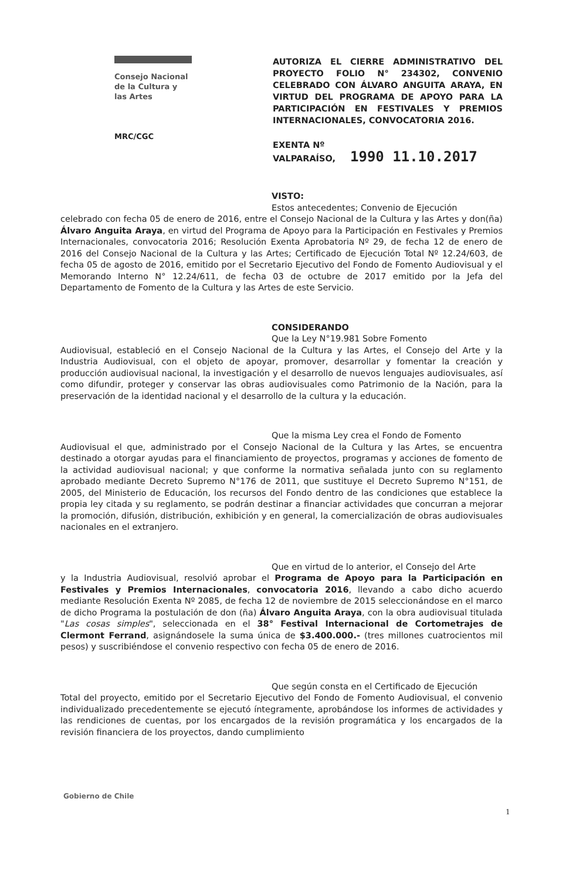Consejo Nacional
de la Cultura y
las Artes
MRC/CGC
AUTORIZA EL CIERRE ADMINISTRATIVO DEL PROYECTO FOLIO N° 234302, CONVENIO CELEBRADO CON ÁLVARO ANGUITA ARAYA, EN VIRTUD DEL PROGRAMA DE APOYO PARA LA PARTICIPACIÓN EN FESTIVALES Y PREMIOS INTERNACIONALES, CONVOCATORIA 2016.
EXENTA Nº
VALPARAÍSO, 1990 11.10.2017
VISTO:
Estos antecedentes; Convenio de Ejecución
celebrado con fecha 05 de enero de 2016, entre el Consejo Nacional de la Cultura y las Artes y don(ña) Álvaro Anguita Araya, en virtud del Programa de Apoyo para la Participación en Festivales y Premios Internacionales, convocatoria 2016; Resolución Exenta Aprobatoria Nº 29, de fecha 12 de enero de 2016 del Consejo Nacional de la Cultura y las Artes; Certificado de Ejecución Total Nº 12.24/603, de fecha 05 de agosto de 2016, emitido por el Secretario Ejecutivo del Fondo de Fomento Audiovisual y el Memorando Interno N° 12.24/611, de fecha 03 de octubre de 2017 emitido por la Jefa del Departamento de Fomento de la Cultura y las Artes de este Servicio.
CONSIDERANDO
Que la Ley N°19.981 Sobre Fomento
Audiovisual, estableció en el Consejo Nacional de la Cultura y las Artes, el Consejo del Arte y la Industria Audiovisual, con el objeto de apoyar, promover, desarrollar y fomentar la creación y producción audiovisual nacional, la investigación y el desarrollo de nuevos lenguajes audiovisuales, así como difundir, proteger y conservar las obras audiovisuales como Patrimonio de la Nación, para la preservación de la identidad nacional y el desarrollo de la cultura y la educación.
Que la misma Ley crea el Fondo de Fomento
Audiovisual el que, administrado por el Consejo Nacional de la Cultura y las Artes, se encuentra destinado a otorgar ayudas para el financiamiento de proyectos, programas y acciones de fomento de la actividad audiovisual nacional; y que conforme la normativa señalada junto con su reglamento aprobado mediante Decreto Supremo N°176 de 2011, que sustituye el Decreto Supremo N°151, de 2005, del Ministerio de Educación, los recursos del Fondo dentro de las condiciones que establece la propia ley citada y su reglamento, se podrán destinar a financiar actividades que concurran a mejorar la promoción, difusión, distribución, exhibición y en general, la comercialización de obras audiovisuales nacionales en el extranjero.
Que en virtud de lo anterior, el Consejo del Arte
y la Industria Audiovisual, resolvió aprobar el Programa de Apoyo para la Participación en Festivales y Premios Internacionales, convocatoria 2016, llevando a cabo dicho acuerdo mediante Resolución Exenta Nº 2085, de fecha 12 de noviembre de 2015 seleccionándose en el marco de dicho Programa la postulación de don (ña) Álvaro Anguita Araya, con la obra audiovisual titulada "Las cosas simples", seleccionada en el 38° Festival Internacional de Cortometrajes de Clermont Ferrand, asignándosele la suma única de $3.400.000.- (tres millones cuatrocientos mil pesos) y suscribiéndose el convenio respectivo con fecha 05 de enero de 2016.
Que según consta en el Certificado de Ejecución
Total del proyecto, emitido por el Secretario Ejecutivo del Fondo de Fomento Audiovisual, el convenio individualizado precedentemente se ejecutó íntegramente, aprobándose los informes de actividades y las rendiciones de cuentas, por los encargados de la revisión programática y los encargados de la revisión financiera de los proyectos, dando cumplimiento
Gobierno de Chile
1